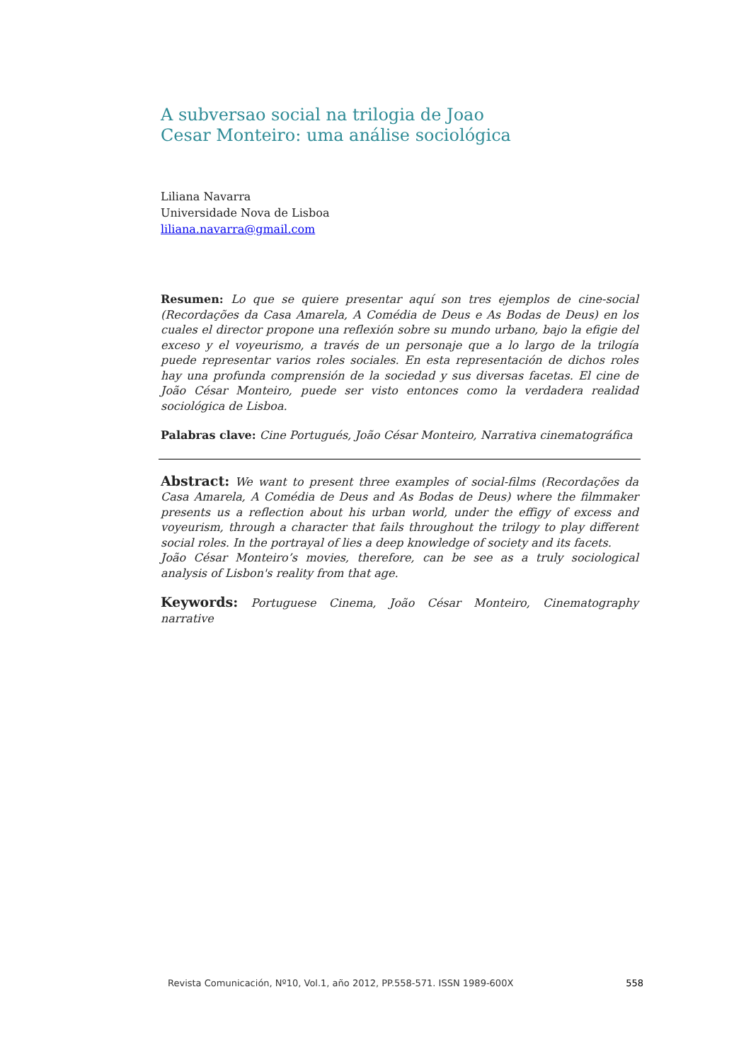A subversao social na trilogia de Joao
Cesar Monteiro: uma análise sociológica
Liliana Navarra
Universidade Nova de Lisboa
liliana.navarra@gmail.com
Resumen: Lo que se quiere presentar aquí son tres ejemplos de cine-social (Recordações da Casa Amarela, A Comédia de Deus e As Bodas de Deus) en los cuales el director propone una reflexión sobre su mundo urbano, bajo la efigie del exceso y el voyeurismo, a través de un personaje que a lo largo de la trilogía puede representar varios roles sociales. En esta representación de dichos roles hay una profunda comprensión de la sociedad y sus diversas facetas. El cine de João César Monteiro, puede ser visto entonces como la verdadera realidad sociológica de Lisboa.
Palabras clave: Cine Portugués, João César Monteiro, Narrativa cinematográfica
Abstract: We want to present three examples of social-films (Recordações da Casa Amarela, A Comédia de Deus and As Bodas de Deus) where the filmmaker presents us a reflection about his urban world, under the effigy of excess and voyeurism, through a character that fails throughout the trilogy to play different social roles. In the portrayal of lies a deep knowledge of society and its facets.
João César Monteiro’s movies, therefore, can be see as a truly sociological analysis of Lisbon's reality from that age.
Keywords: Portuguese Cinema, João César Monteiro, Cinematography narrative
Revista Comunicación, Nº10, Vol.1, año 2012, PP.558-571. ISSN 1989-600X 558